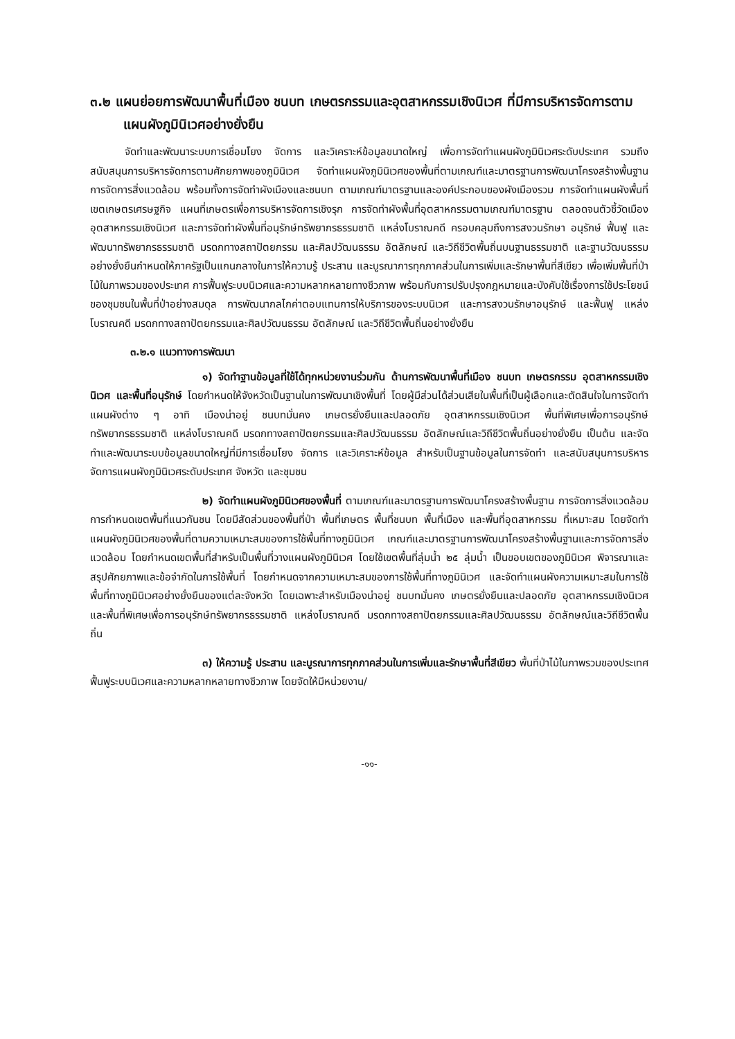๓.๒ แผนย่อยการพัฒนาพื้นที่เมือง ชนบท เกษตรกรรมและอุตสาหกรรมเชิงนิเวศ ที่มีการบริหารจัดการตามแผนผังภูมินิเวศอย่างยั่งยืน
จัดทำและพัฒนาระบบการเชื่อมโยง จัดการ และวิเคราะห์ข้อมูลขนาดใหญ่ เพื่อการจัดทำแผนผังภูมินิเวศระดับประเทศ รวมถึงสนับสนุนการบริหารจัดการตามศักยภาพของภูมินิเวศ จัดทำแผนผังภูมินิเวศของพื้นที่ตามเกณฑ์และมาตรฐานการพัฒนาโครงสร้างพื้นฐาน การจัดการสิ่งแวดล้อม พร้อมทั้งการจัดทำผังเมืองและชนบท ตามเกณฑ์มาตรฐานและองค์ประกอบของผังเมืองรวม การจัดทำแผนผังพื้นที่เขตเกษตรเศรษฐกิจ แผนที่เกษตรเพื่อการบริหารจัดการเชิงรุก การจัดทำผังพื้นที่อุตสาหกรรมตามเกณฑ์มาตรฐาน ตลอดจนตัวชี้วัดเมืองอุตสาหกรรมเชิงนิเวศ และการจัดทำผังพื้นที่อนุรักษ์ทรัพยากรธรรมชาติ แหล่งโบราณคดี ครอบคลุมถึงการสงวนรักษา อนุรักษ์ ฟื้นฟู และพัฒนาทรัพยากรธรรมชาติ มรดกทางสถาปัตยกรรม และศิลปวัฒนธรรม อัตลักษณ์ และวิถีชีวิตพื้นถิ่นบนฐานธรรมชาติ และฐานวัฒนธรรมอย่างยั่งยืนกำหนดให้ภาครัฐเป็นแกนกลางในการให้ความรู้ ประสาน และบูรณาการทุกภาคส่วนในการเพิ่มและรักษาพื้นที่สีเขียว เพื่อเพิ่มพื้นที่ป่าไม้ในภาพรวมของประเทศ การฟื้นฟูระบบนิเวศและความหลากหลายทางชีวภาพ พร้อมกับการปรับปรุงกฎหมายและบังคับใช้เรื่องการใช้ประโยชน์ของชุมชนในพื้นที่ป่าอย่างสมดุล การพัฒนากลไกค่าตอบแทนการให้บริการของระบบนิเวศ และการสงวนรักษาอนุรักษ์ และฟื้นฟู แหล่งโบราณคดี มรดกทางสถาปัตยกรรมและศิลปวัฒนธรรม อัตลักษณ์ และวิถีชีวิตพื้นถิ่นอย่างยั่งยืน
๓.๒.๑ แนวทางการพัฒนา
๑) จัดทำฐานข้อมูลที่ใช้ได้ทุกหน่วยงานร่วมกัน ด้านการพัฒนาพื้นที่เมือง ชนบท เกษตรกรรม อุตสาหกรรมเชิงนิเวศ และพื้นที่อนุรักษ์ โดยกำหนดให้จังหวัดเป็นฐานในการพัฒนาเชิงพื้นที่ โดยผู้มีส่วนได้ส่วนเสียในพื้นที่เป็นผู้เลือกและตัดสินใจในการจัดทำแผนผังต่าง ๆ อาทิ เมืองน่าอยู่ ชนบทมั่นคง เกษตรยั่งยืนและปลอดภัย อุตสาหกรรมเชิงนิเวศ พื้นที่พิเศษเพื่อการอนุรักษ์ทรัพยากรธรรมชาติ แหล่งโบราณคดี มรดกทางสถาปัตยกรรมและศิลปวัฒนธรรม อัตลักษณ์และวิถีชีวิตพื้นถิ่นอย่างยั่งยืน เป็นต้น และจัดทำและพัฒนาระบบข้อมูลขนาดใหญ่ที่มีการเชื่อมโยง จัดการ และวิเคราะห์ข้อมูล สำหรับเป็นฐานข้อมูลในการจัดทำ และสนับสนุนการบริหารจัดการแผนผังภูมินิเวศระดับประเทศ จังหวัด และชุมชน
๒) จัดทำแผนผังภูมินิเวศของพื้นที่ ตามเกณฑ์และมาตรฐานการพัฒนาโครงสร้างพื้นฐาน การจัดการสิ่งแวดล้อม การกำหนดเขตพื้นที่แนวกันชน โดยมีสัดส่วนของพื้นที่ป่า พื้นที่เกษตร พื้นที่ชนบท พื้นที่เมือง และพื้นที่อุตสาหกรรม ที่เหมาะสม โดยจัดทำแผนผังภูมินิเวศของพื้นที่ตามความเหมาะสมของการใช้พื้นที่ทางภูมินิเวศ เกณฑ์และมาตรฐานการพัฒนาโครงสร้างพื้นฐานและการจัดการสิ่งแวดล้อม โดยกำหนดเขตพื้นที่สำหรับเป็นพื้นที่วางแผนผังภูมินิเวศ โดยใช้เขตพื้นที่ลุ่มน้ำ ๒๕ ลุ่มน้ำ เป็นขอบเขตของภูมินิเวศ พิจารณาและสรุปศักยภาพและข้อจำกัดในการใช้พื้นที่ โดยกำหนดจากความเหมาะสมของการใช้พื้นที่ทางภูมินิเวศ และจัดทำแผนผังความเหมาะสมในการใช้พื้นที่ทางภูมินิเวศอย่างยั่งยืนของแต่ละจังหวัด โดยเฉพาะสำหรับเมืองน่าอยู่ ชนบทมั่นคง เกษตรยั่งยืนและปลอดภัย อุตสาหกรรมเชิงนิเวศ และพื้นที่พิเศษเพื่อการอนุรักษ์ทรัพยากรธรรมชาติ แหล่งโบราณคดี มรดกทางสถาปัตยกรรมและศิลปวัฒนธรรม อัตลักษณ์และวิถีชีวิตพื้นถิ่น
๓) ให้ความรู้ ประสาน และบูรณาการทุกภาคส่วนในการเพิ่มและรักษาพื้นที่สีเขียว พื้นที่ป่าไม้ในภาพรวมของประเทศ ฟื้นฟูระบบนิเวศและความหลากหลายทางชีวภาพ โดยจัดให้มีหน่วยงาน/
-๑๑-